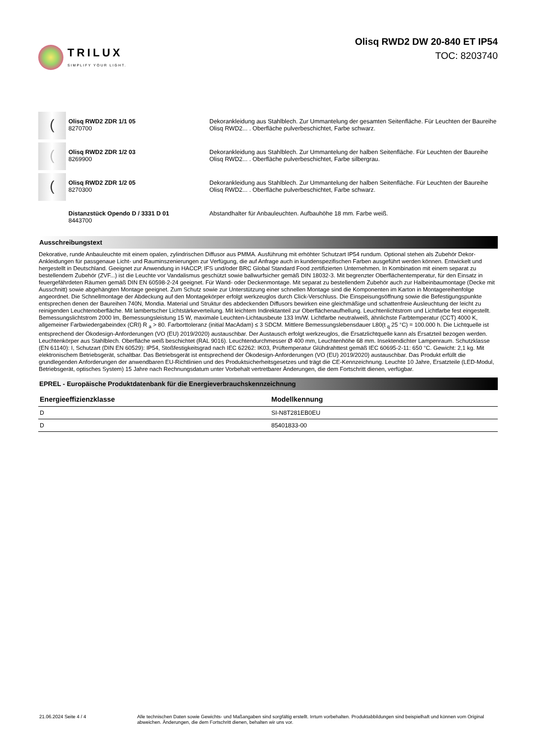TRILUX
SIMPLIFY YOUR LIGHT.
Olisq RWD2 DW 20-840 ET IP54
TOC: 8203740
(
Olisq RWD2 ZDR 1/1 05
8270700
Dekorankleidung aus Stahlblech. Zur Ummantelung der gesamten Seitenfläche. Für Leuchten der Baureihe Olisq RWD2... . Oberfläche pulverbeschichtet, Farbe schwarz.
(
Olisq RWD2 ZDR 1/2 03
8269900
Dekorankleidung aus Stahlblech. Zur Ummantelung der halben Seitenfläche. Für Leuchten der Baureihe Olisq RWD2... . Oberfläche pulverbeschichtet, Farbe silbergrau.
(
Olisq RWD2 ZDR 1/2 05
8270300
Dekorankleidung aus Stahlblech. Zur Ummantelung der halben Seitenfläche. Für Leuchten der Baureihe Olisq RWD2... . Oberfläche pulverbeschichtet, Farbe schwarz.
Distanzstück Opendo D / 3331 D 01
8443700
Abstandhalter für Anbauleuchten. Aufbauhöhe 18 mm. Farbe weiß.
Ausschreibungstext
Dekorative, runde Anbauleuchte mit einem opalen, zylindrischen Diffusor aus PMMA. Ausführung mit erhöhter Schutzart IP54 rundum. Optional stehen als Zubehör Dekor-Ankleidungen für passgenaue Licht- und Rauminszenierungen zur Verfügung, die auf Anfrage auch in kundenspezifischen Farben ausgeführt werden können. Entwickelt und hergestellt in Deutschland. Geeignet zur Anwendung in HACCP, IFS und/oder BRC Global Standard Food zertifizierten Unternehmen. In Kombination mit einem separat zu bestellendem Zubehör (ZVF...) ist die Leuchte vor Vandalismus geschützt sowie ballwurfsicher gemäß DIN 18032-3. Mit begrenzter Oberflächentemperatur, für den Einsatz in feuergefährdeten Räumen gemäß DIN EN 60598-2-24 geeignet. Für Wand- oder Deckenmontage. Mit separat zu bestellendem Zubehör auch zur Halbeinbaumontage (Decke mit Ausschnitt) sowie abgehängten Montage geeignet. Zum Schutz sowie zur Unterstützung einer schnellen Montage sind die Komponenten im Karton in Montagereihenfolge angeordnet. Die Schnellmontage der Abdeckung auf den Montagekörper erfolgt werkzeuglos durch Click-Verschluss. Die Einspeisungsöffnung sowie die Befestigungspunkte entsprechen denen der Baureihen 740N, Mondia. Material und Struktur des abdeckenden Diffusors bewirken eine gleichmäßige und schattenfreie Ausleuchtung der leicht zu reinigenden Leuchtenoberfläche. Mit lambertscher Lichtstärkeverteilung. Mit leichtem Indirektanteil zur Oberflächenaufhellung. Leuchtenlichtstrom und Lichtfarbe fest eingestellt. Bemessungslichtstrom 2000 lm, Bemessungsleistung 15 W, maximale Leuchten-Lichtausbeute 133 lm/W. Lichtfarbe neutralweiß, ähnlichste Farbtemperatur (CCT) 4000 K, allgemeiner Farbwiedergabeindex (CRI) R <sub>a</sub> > 80. Farborttoleranz (initial MacAdam) ≤ 3 SDCM. Mittlere Bemessungslebensdauer L80(t <sub>q</sub> 25 °C) = 100.000 h. Die Lichtquelle ist entsprechend der Ökodesign-Anforderungen (VO (EU) 2019/2020) austauschbar. Der Austausch erfolgt werkzeuglos, die Ersatzlichtquelle kann als Ersatzteil bezogen werden. Leuchtenkörper aus Stahlblech. Oberfläche weiß beschichtet (RAL 9016). Leuchtendurchmesser Ø 400 mm, Leuchtenhöhe 68 mm. Insektendichter Lampenraum. Schutzklasse (EN 61140): I, Schutzart (DIN EN 60529): IP54, Stoßfestigkeitsgrad nach IEC 62262: IK03, Prüftemperatur Glühdrahttest gemäß IEC 60695-2-11: 650 °C. Gewicht: 2,1 kg. Mit elektronischem Betriebsgerät, schaltbar. Das Betriebsgerät ist entsprechend der Ökodesign-Anforderungen (VO (EU) 2019/2020) austauschbar. Das Produkt erfüllt die grundlegenden Anforderungen der anwendbaren EU-Richtlinien und des Produktsicherheitsgesetzes und trägt die CE-Kennzeichnung. Leuchte 10 Jahre, Ersatzteile (LED-Modul, Betriebsgerät, optisches System) 15 Jahre nach Rechnungsdatum unter Vorbehalt vertretbarer Änderungen, die dem Fortschritt dienen, verfügbar.
EPREL - Europäische Produktdatenbank für die Energieverbrauchskennzeichnung
| Energieeffizienzklasse | Modellkennung |
| --- | --- |
| D | SI-N8T281EB0EU |
| D | 85401833-00 |
21.06.2024 Seite 4 / 4 Alle technischen Daten sowie Gewichts- und Maßangaben sind sorgfältig erstellt. Irrtum vorbehalten. Produktabbildungen sind beispielhaft und können vom Original abweichen. Änderungen, die dem Fortschritt dienen, behalten wir uns vor.